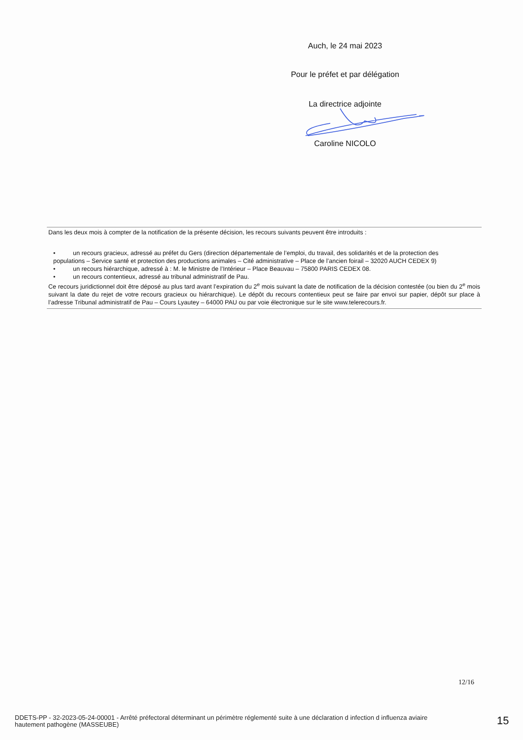Auch, le 24 mai 2023
Pour le préfet et par délégation
La directrice adjointe
Caroline NICOLO
Dans les deux mois à compter de la notification de la présente décision, les recours suivants peuvent être introduits :
• un recours gracieux, adressé au préfet du Gers (direction départementale de l’emploi, du travail, des solidarités et de la protection des
populations – Service santé et protection des productions animales – Cité administrative – Place de l’ancien foirail – 32020 AUCH CEDEX 9)
• un recours hiérarchique, adressé à : M. le Ministre de l’Intérieur – Place Beauvau – 75800 PARIS CEDEX 08.
• un recours contentieux, adressé au tribunal administratif de Pau.
Ce recours juridictionnel doit être déposé au plus tard avant l’expiration du 2<sup>e</sup> mois suivant la date de notification de la décision contestée (ou bien du 2<sup>e</sup> mois suivant la date du rejet de votre recours gracieux ou hiérarchique). Le dépôt du recours contentieux peut se faire par envoi sur papier, dépôt sur place à l’adresse Tribunal administratif de Pau – Cours Lyautey – 64000 PAU ou par voie électronique sur le site www.telerecours.fr.
12/16
DDETS-PP - 32-2023-05-24-00001 - Arrêté préfectoral déterminant un périmètre réglementé suite à une déclaration d infection d influenza aviaire hautement pathogène (MASSEUBE)
15